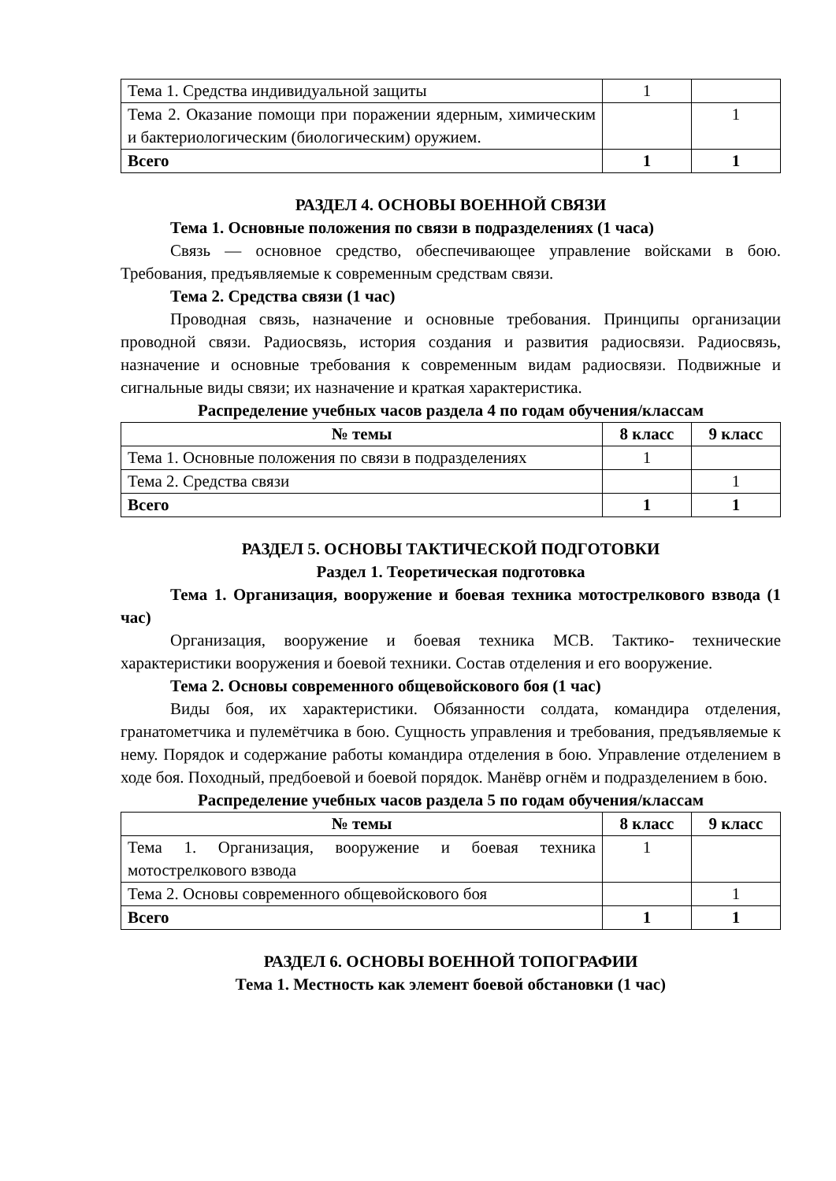| Тема 1. Средства индивидуальной защиты | 1 | |
| Тема 2. Оказание помощи при поражении ядерным, химическим и бактериологическим (биологическим) оружием. | | 1 |
| Всего | 1 | 1 |
РАЗДЕЛ 4. ОСНОВЫ ВОЕННОЙ СВЯЗИ
Тема 1. Основные положения по связи в подразделениях (1 часа)
Связь — основное средство, обеспечивающее управление войсками в бою. Требования, предъявляемые к современным средствам связи.
Тема 2. Средства связи (1 час)
Проводная связь, назначение и основные требования. Принципы организации проводной связи. Радиосвязь, история создания и развития радиосвязи. Радиосвязь, назначение и основные требования к современным видам радиосвязи. Подвижные и сигнальные виды связи; их назначение и краткая характеристика.
Распределение учебных часов раздела 4 по годам обучения/классам
| № темы | 8 класс | 9 класс |
| --- | --- | --- |
| Тема 1. Основные положения по связи в подразделениях | 1 | |
| Тема 2. Средства связи | | 1 |
| Всего | 1 | 1 |
РАЗДЕЛ 5. ОСНОВЫ ТАКТИЧЕСКОЙ ПОДГОТОВКИ
Раздел 1. Теоретическая подготовка
Тема 1. Организация, вооружение и боевая техника мотострелкового взвода (1 час)
Организация, вооружение и боевая техника МСВ. Тактико- технические характеристики вооружения и боевой техники. Состав отделения и его вооружение.
Тема 2. Основы современного общевойскового боя (1 час)
Виды боя, их характеристики. Обязанности солдата, командира отделения, гранатометчика и пулемётчика в бою. Сущность управления и требования, предъявляемые к нему. Порядок и содержание работы командира отделения в бою. Управление отделением в ходе боя. Походный, предбоевой и боевой порядок. Манёвр огнём и подразделением в бою.
Распределение учебных часов раздела 5 по годам обучения/классам
| № темы | 8 класс | 9 класс |
| --- | --- | --- |
| Тема 1. Организация, вооружение и боевая техника мотострелкового взвода | 1 | |
| Тема 2. Основы современного общевойскового боя | | 1 |
| Всего | 1 | 1 |
РАЗДЕЛ 6. ОСНОВЫ ВОЕННОЙ ТОПОГРАФИИ
Тема 1. Местность как элемент боевой обстановки (1 час)